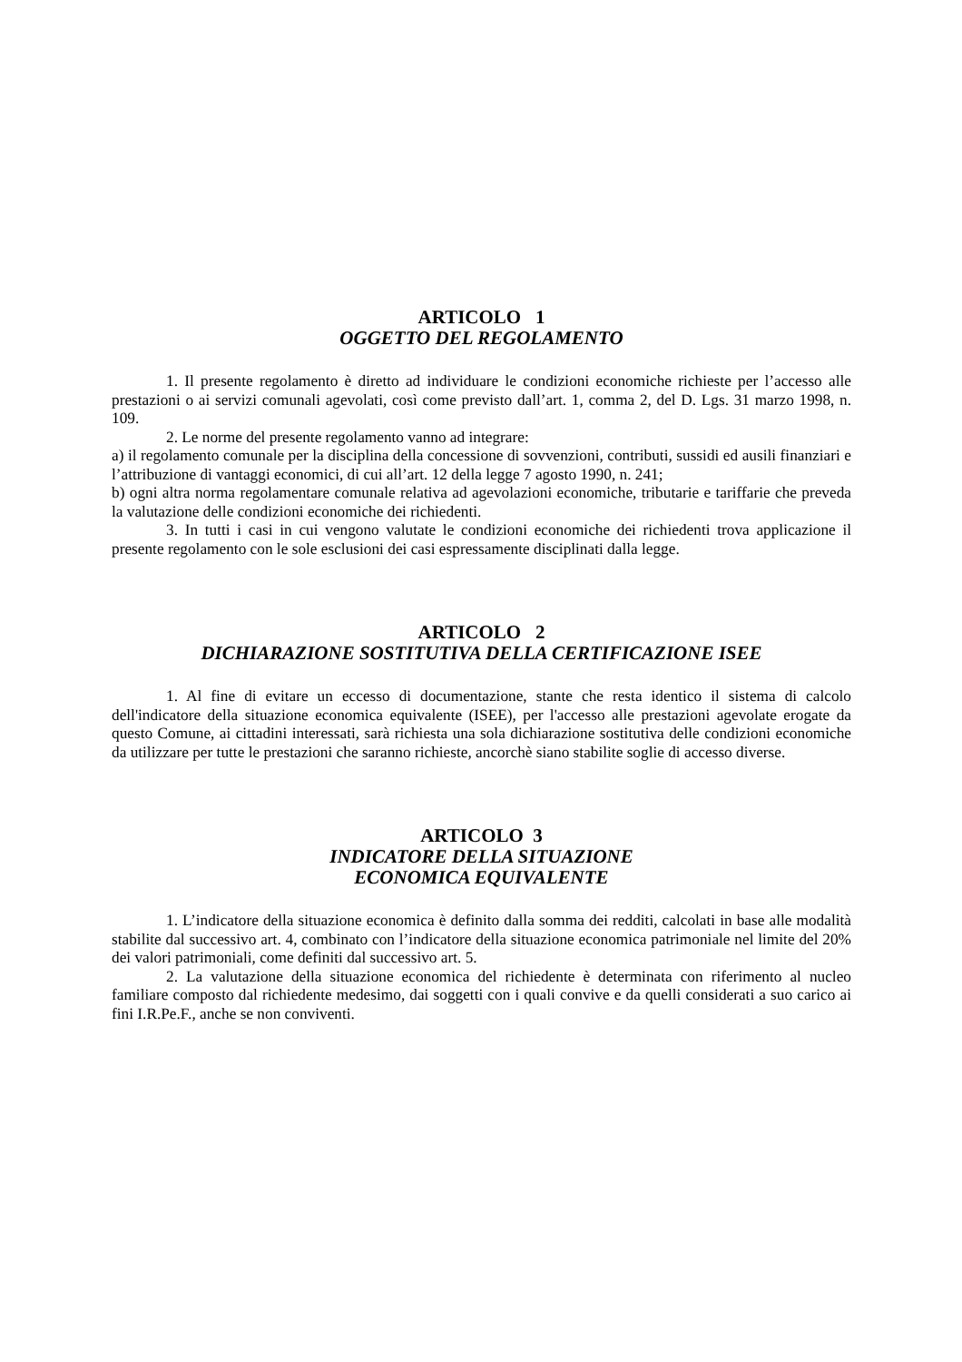ARTICOLO 1
OGGETTO DEL REGOLAMENTO
1. Il presente regolamento è diretto ad individuare le condizioni economiche richieste per l’accesso alle prestazioni o ai servizi comunali agevolati, così come previsto dall’art. 1, comma 2, del D. Lgs. 31 marzo 1998, n. 109.
2. Le norme del presente regolamento vanno ad integrare:
a) il regolamento comunale per la disciplina della concessione di sovvenzioni, contributi, sussidi ed ausili finanziari e l’attribuzione di vantaggi economici, di cui all’art. 12 della legge 7 agosto 1990, n. 241;
b) ogni altra norma regolamentare comunale relativa ad agevolazioni economiche, tributarie e tariffarie che preveda la valutazione delle condizioni economiche dei richiedenti.
3. In tutti i casi in cui vengono valutate le condizioni economiche dei richiedenti trova applicazione il presente regolamento con le sole esclusioni dei casi espressamente disciplinati dalla legge.
ARTICOLO 2
DICHIARAZIONE SOSTITUTIVA DELLA CERTIFICAZIONE ISEE
1. Al fine di evitare un eccesso di documentazione, stante che resta identico il sistema di calcolo dell'indicatore della situazione economica equivalente (ISEE), per l'accesso alle prestazioni agevolate erogate da questo Comune, ai cittadini interessati, sarà richiesta una sola dichiarazione sostitutiva delle condizioni economiche da utilizzare per tutte le prestazioni che saranno richieste, ancorchè siano stabilite soglie di accesso diverse.
ARTICOLO 3
INDICATORE DELLA SITUAZIONE
ECONOMICA EQUIVALENTE
1. L’indicatore della situazione economica è definito dalla somma dei redditi, calcolati in base alle modalità stabilite dal successivo art. 4, combinato con l’indicatore della situazione economica patrimoniale nel limite del 20% dei valori patrimoniali, come definiti dal successivo art. 5.
2. La valutazione della situazione economica del richiedente è determinata con riferimento al nucleo familiare composto dal richiedente medesimo, dai soggetti con i quali convive e da quelli considerati a suo carico ai fini I.R.Pe.F., anche se non conviventi.